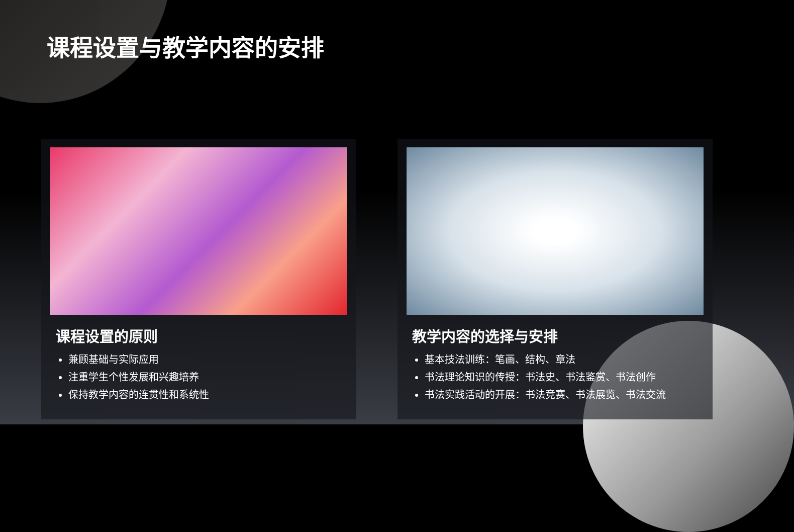课程设置与教学内容的安排
课程设置的原则
兼顾基础与实际应用
注重学生个性发展和兴趣培养
保持教学内容的连贯性和系统性
教学内容的选择与安排
基本技法训练：笔画、结构、章法
书法理论知识的传授：书法史、书法鉴赏、书法创作
书法实践活动的开展：书法竞赛、书法展览、书法交流